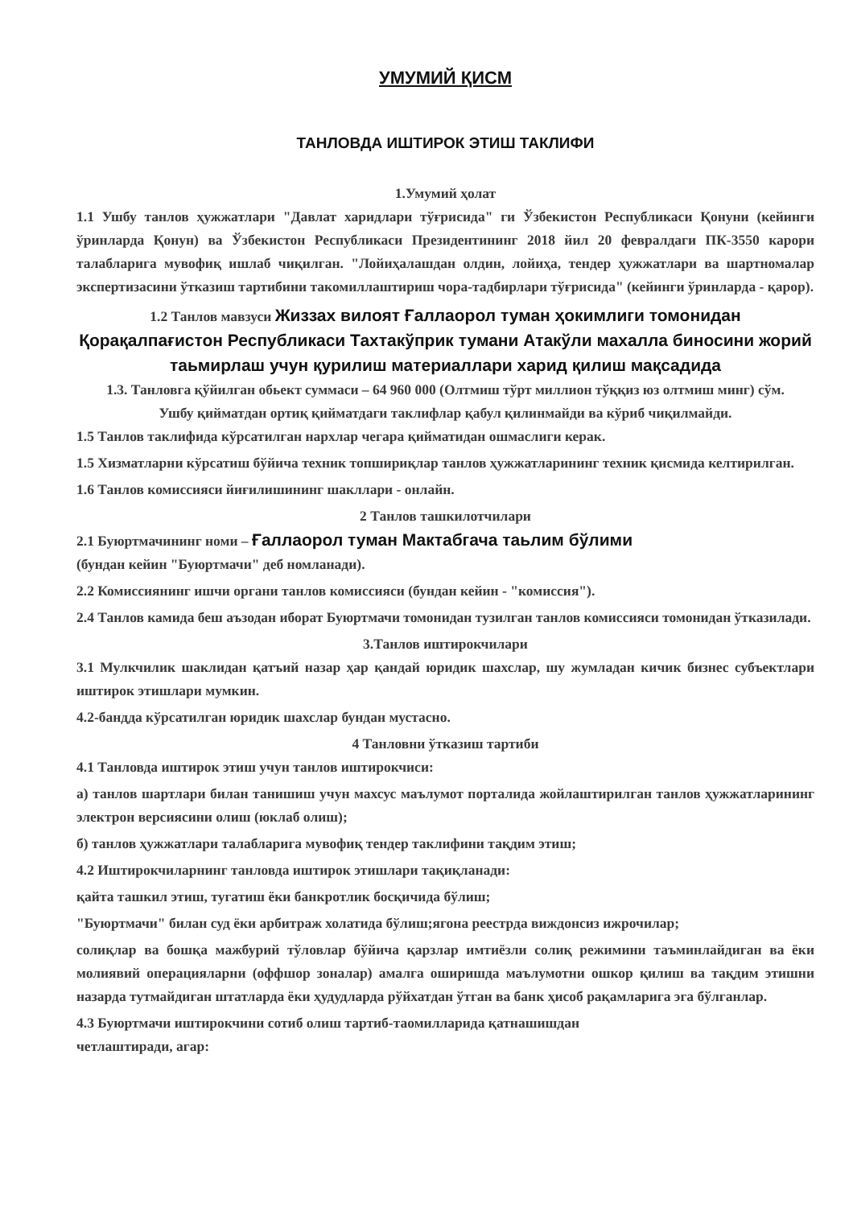УМУМИЙ ҚИСМ
ТАНЛОВДА ИШТИРОК ЭТИШ ТАКЛИФИ
1.Умумий ҳолат
1.1 Ушбу танлов ҳужжатлари "Давлат харидлари тўғрисида" ги Ўзбекистон Республикаси Қонуни (кейинги ўринларда Қонун) ва Ўзбекистон Республикаси Президентининг 2018 йил 20 февралдаги ПК-3550 карори талабларига мувофиқ ишлаб чиқилган. "Лойиҳалашдан олдин, лойиҳа, тендер ҳужжатлари ва шартномалар экспертизасини ўтказиш тартибини такомиллаштириш чора-тадбирлари тўғрисида" (кейинги ўринларда - қарор).
1.2 Танлов мавзуси Жиззах вилоят Ғаллаорол туман ҳокимлиги томонидан Қорақалпағистон Республикаси Тахтакўприк тумани Атакўли махалла биносини жорий таьмирлаш учун қурилиш материаллари харид қилиш мақсадида
1.3. Танловга қўйилган обьект суммаси – 64 960 000 (Олтмиш тўрт миллион тўққиз юз олтмиш минг) сўм.
Ушбу қийматдан ортиқ қийматдаги таклифлар қабул қилинмайди ва кўриб чиқилмайди.
1.5 Танлов таклифида кўрсатилган нархлар чегара қийматидан ошмаслиги керак.
1.5 Хизматларни кўрсатиш бўйича техник топшириқлар танлов ҳужжатларининг техник қисмида келтирилган.
1.6 Танлов комиссияси йиғилишининг шакллари - онлайн.
2 Танлов ташкилотчилари
2.1 Буюртмачининг номи – Ғаллаорол туман Мактабгача таьлим бўлими
(бундан кейин "Буюртмачи" деб номланади).
2.2 Комиссиянинг ишчи органи танлов комиссияси (бундан кейин - "комиссия").
2.4 Танлов камида беш аъзодан иборат Буюртмачи томонидан тузилган танлов комиссияси томонидан ўтказилади.
3.Танлов иштирокчилари
3.1 Мулкчилик шаклидан қатъий назар ҳар қандай юридик шахслар, шу жумладан кичик бизнес субъектлари иштирок этишлари мумкин.
4.2-бандда кўрсатилган юридик шахслар бундан мустасно.
4 Танловни ўтказиш тартиби
4.1 Танловда иштирок этиш учун танлов иштирокчиси:
а) танлов шартлари билан танишиш учун махсус маълумот порталида жойлаштирилган танлов ҳужжатларининг электрон версиясини олиш (юклаб олиш);
б) танлов ҳужжатлари талабларига мувофиқ тендер таклифини тақдим этиш;
4.2 Иштирокчиларнинг танловда иштирок этишлари тақиқланади:
қайта ташкил этиш, тугатиш ёки банкротлик босқичида бўлиш;
"Буюртмачи" билан суд ёки арбитраж холатида бўлиш;ягона реестрда виждонсиз ижрочилар;
солиқлар ва бошқа мажбурий тўловлар бўйича қарзлар имтиёзли солиқ режимини таъминлайдиган ва ёки молиявий операцияларни (оффшор зоналар) амалга оширишда маълумотни ошкор қилиш ва тақдим этишни назарда тутмайдиган штатларда ёки ҳудудларда рўйхатдан ўтган ва банк ҳисоб рақамларига эга бўлганлар.
4.3 Буюртмачи иштирокчини сотиб олиш тартиб-таомилларида қатнашишдан
четлаштиради, агар: